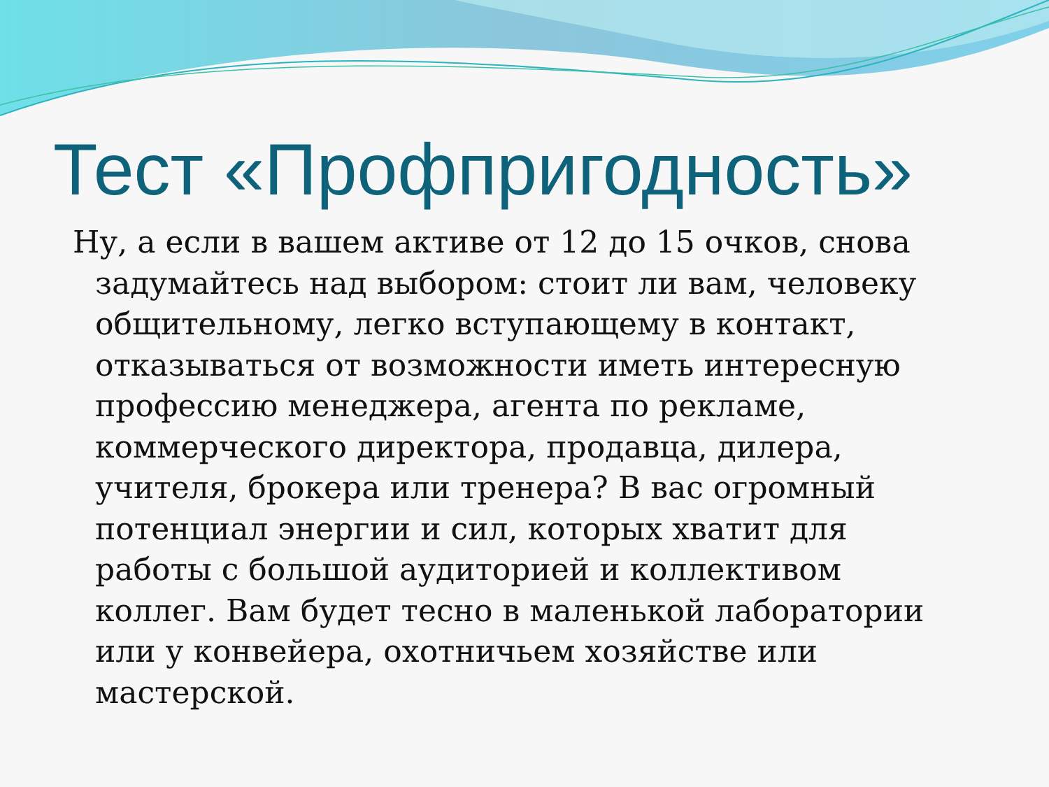Тест «Профпригодность»
Ну, а если в вашем активе от 12 до 15 очков, снова задумайтесь над выбором: стоит ли вам, человеку общительному, легко вступающему в контакт, отказываться от возможности иметь интересную профессию менеджера, агента по рекламе, коммерческого директора, продавца, дилера, учителя, брокера или тренера? В вас огромный потенциал энергии и сил, которых хватит для работы с большой аудиторией и коллективом коллег. Вам будет тесно в маленькой лаборатории или у конвейера, охотничьем хозяйстве или мастерской.